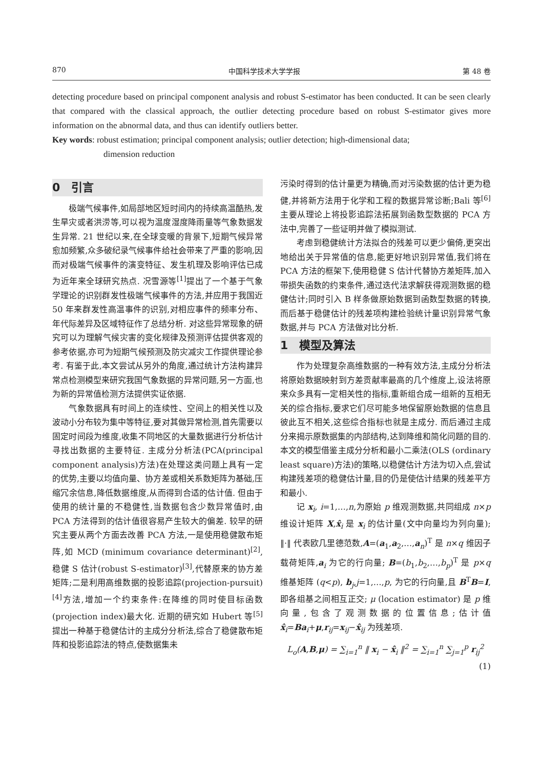870 中国科学技术大学学报 第 48 卷
detecting procedure based on principal component analysis and robust S-estimator has been conducted. It can be seen clearly that compared with the classical approach, the outlier detecting procedure based on robust S-estimator gives more information on the abnormal data, and thus can identify outliers better.
Key words: robust estimation; principal component analysis; outlier detection; high-dimensional data;
dimension reduction
0　引言
极端气候事件,如局部地区短时间内的持续高温酷热,发生旱灾或者洪涝等,可以视为温度湿度降雨量等气象数据发生异常. 21 世纪以来,在全球变暖的背景下,短期气候异常愈加频繁,众多破纪录气候事件给社会带来了严重的影响,因而对极端气候事件的演变特征、发生机理及影响评估已成为近年来全球研究热点. 况雪源等<sup>[1]</sup>提出了一个基于气象学理论的识别群发性极端气候事件的方法,并应用于我国近 50 年来群发性高温事件的识别,对相应事件的频率分布、年代际差异及区域特征作了总结分析. 对这些异常现象的研究可以为理解气候灾害的变化规律及预测评估提供客观的参考依据,亦可为短期气候预测及防灾减灾工作提供理论参考. 有鉴于此,本文尝试从另外的角度,通过统计方法构建异常点检测模型来研究我国气象数据的异常问题,另一方面,也为新的异常值检测方法提供实证依据.
气象数据具有时间上的连续性、空间上的相关性以及波动小分布较为集中等特征,要对其做异常检测,首先需要以固定时间段为维度,收集不同地区的大量数据进行分析估计寻找出数据的主要特征. 主成分分析法(PCA(principal component analysis)方法)在处理这类问题上具有一定的优势,主要以均值向量、协方差或相关系数矩阵为基础,压缩冗余信息,降低数据维度,从而得到合适的估计值. 但由于使用的统计量的不稳健性,当数据包含少数异常值时,由 PCA 方法得到的估计值很容易产生较大的偏差. 较早的研究主要从两个方面去改善 PCA 方法,一是使用稳健散布矩阵,如 MCD (minimum covariance determinant)<sup>[2]</sup>,稳健 S 估计(robust S-estimator)<sup>[3]</sup>,代替原来的协方差矩阵;二是利用高维数据的投影追踪(projection-pursuit)<sup>[4]</sup>方法,增加一个约束条件:在降维的同时使目标函数(projection index)最大化. 近期的研究如 Hubert 等<sup>[5]</sup>提出一种基于稳健估计的主成分分析法,综合了稳健散布矩阵和投影追踪法的特点,使数据集未
污染时得到的估计量更为精确,而对污染数据的估计更为稳健,并将新方法用于化学和工程的数据异常诊断;Bali 等<sup>[6]</sup>主要从理论上将投影追踪法拓展到函数型数据的 PCA 方法中,完善了一些证明并做了模拟测试.
考虑到稳健统计方法拟合的残差可以更少偏倚,更突出地给出关于异常值的信息,能更好地识别异常值,我们将在 PCA 方法的框架下,使用稳健 S 估计代替协方差矩阵,加入带损失函数的约束条件,通过迭代法求解获得观测数据的稳健估计;同时引入 B 样条做原始数据到函数型数据的转换,而后基于稳健估计的残差项构建检验统计量识别异常气象数据,并与 PCA 方法做对比分析.
1　模型及算法
作为处理复杂高维数据的一种有效方法,主成分分析法将原始数据映射到方差贡献率最高的几个维度上,设法将原来众多具有一定相关性的指标,重新组合成一组新的互相无关的综合指标,要求它们尽可能多地保留原始数据的信息且彼此互不相关,这些综合指标也就是主成分. 而后通过主成分来揭示原数据集的内部结构,达到降维和简化问题的目的. 本文的模型借鉴主成分分析和最小二乘法(OLS (ordinary least square)方法)的策略,以稳健估计方法为切入点,尝试构建残差项的稳健估计量,目的仍是使估计结果的残差平方和最小.
记 x<sub>i</sub>, i=1,…,n,为原始 p 维观测数据,共同组成 n×p 维设计矩阵 X,x̂<sub>i</sub> 是 x<sub>i</sub> 的估计量(文中向量均为列向量); ‖·‖ 代表欧几里德范数,A=(a<sub>1</sub>,a<sub>2</sub>,…,a<sub>n</sub>)<sup>T</sup> 是 n×q 维因子载荷矩阵,a<sub>i</sub> 为它的行向量; B=(b<sub>1</sub>,b<sub>2</sub>,…,b<sub>p</sub>)<sup>T</sup> 是 p×q 维基矩阵 (q<p), b<sub>j</sub>,j=1,…,p, 为它的行向量,且 B<sup>T</sup>B=I, 即各组基之间相互正交; μ (location estimator) 是 p 维向量,包含了观测数据的位置信息;估计值 x̂<sub>i</sub>=Ba<sub>i</sub>+μ,r<sub>ij</sub>=x<sub>ij</sub>−x̂<sub>ij</sub> 为残差项.
L<sub>o</sub>(A,B,μ) = ∑<sub>i=1</sub><sup>n</sup> ‖ x<sub>i</sub> − x̂<sub>i</sub> ‖<sup>2</sup> = ∑<sub>i=1</sub><sup>n</sup> ∑<sub>j=1</sub><sup>p</sup> r<sub>ij</sub><sup>2</sup>
(1)